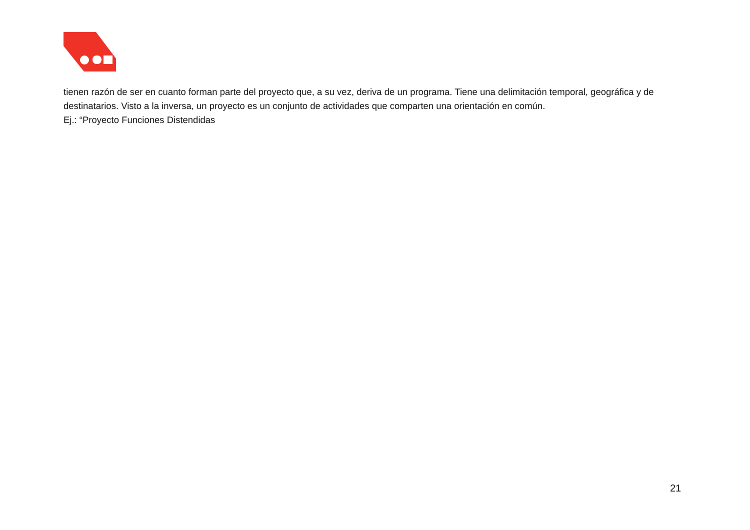tienen razón de ser en cuanto forman parte del proyecto que, a su vez, deriva de un programa. Tiene una delimitación temporal, geográfica y de destinatarios. Visto a la inversa, un proyecto es un conjunto de actividades que comparten una orientación en común.
Ej.: “Proyecto Funciones Distendidas
21